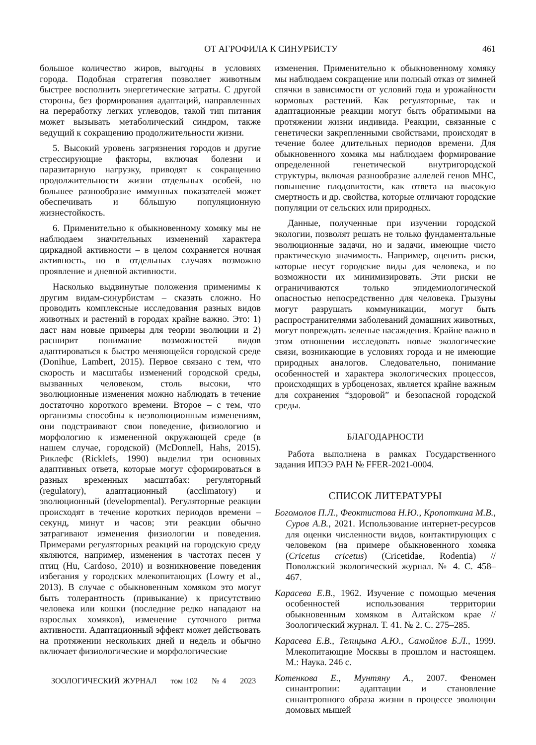ОТ АГРОФИЛА К СИНУРБИСТУ 461
большое количество жиров, выгодны в условиях города. Подобная стратегия позволяет животным быстрее восполнить энергетические затраты. С другой стороны, без формирования адаптаций, направленных на переработку легких углеводов, такой тип питания может вызывать метаболический синдром, также ведущий к сокращению продолжительности жизни.
5. Высокий уровень загрязнения городов и другие стрессирующие факторы, включая болезни и паразитарную нагрузку, приводят к сокращению продолжительности жизни отдельных особей, но большее разнообразие иммунных показателей может обеспечивать и бóльшую популяционную жизнестойкость.
6. Применительно к обыкновенному хомяку мы не наблюдаем значительных изменений характера циркадной активности – в целом сохраняется ночная активность, но в отдельных случаях возможно проявление и дневной активности.
Насколько выдвинутые положения применимы к другим видам-синурбистам – сказать сложно. Но проводить комплексные исследования разных видов животных и растений в городах крайне важно. Это: 1) даст нам новые примеры для теории эволюции и 2) расширит понимание возможностей видов адаптироваться к быстро меняющейся городской среде (Donihue, Lambert, 2015). Первое связано с тем, что скорость и масштабы изменений городской среды, вызванных человеком, столь высоки, что эволюционные изменения можно наблюдать в течение достаточно короткого времени. Второе – с тем, что организмы способны к неэволюционным изменениям, они подстраивают свои поведение, физиологию и морфологию к измененной окружающей среде (в нашем случае, городской) (McDonnell, Hahs, 2015). Риклефс (Ricklefs, 1990) выделил три основных адаптивных ответа, которые могут сформироваться в разных временных масштабах: регуляторный (regulatory), адаптационный (acclimatory) и эволюционный (developmental). Регуляторные реакции происходят в течение коротких периодов времени – секунд, минут и часов; эти реакции обычно затрагивают изменения физиологии и поведения. Примерами регуляторных реакций на городскую среду являются, например, изменения в частотах песен у птиц (Hu, Cardoso, 2010) и возникновение поведения избегания у городских млекопитающих (Lowry et al., 2013). В случае с обыкновенным хомяком это могут быть толерантность (привыкание) к присутствию человека или кошки (последние редко нападают на взрослых хомяков), изменение суточного ритма активности. Адаптационный эффект может действовать на протяжении нескольких дней и недель и обычно включает физиологические и морфологические
изменения. Применительно к обыкновенному хомяку мы наблюдаем сокращение или полный отказ от зимней спячки в зависимости от условий года и урожайности кормовых растений. Как регуляторные, так и адаптационные реакции могут быть обратимыми на протяжении жизни индивида. Реакции, связанные с генетически закрепленными свойствами, происходят в течение более длительных периодов времени. Для обыкновенного хомяка мы наблюдаем формирование определенной генетической внутригородской структуры, включая разнообразие аллелей генов MHC, повышение плодовитости, как ответа на высокую смертность и др. свойства, которые отличают городские популяции от сельских или природных.
Данные, полученные при изучении городской экологии, позволят решать не только фундаментальные эволюционные задачи, но и задачи, имеющие чисто практическую значимость. Например, оценить риски, которые несут городские виды для человека, и по возможности их минимизировать. Эти риски не ограничиваются только эпидемиологической опасностью непосредственно для человека. Грызуны могут разрушать коммуникации, могут быть распространителями заболеваний домашних животных, могут повреждать зеленые насаждения. Крайне важно в этом отношении исследовать новые экологические связи, возникающие в условиях города и не имеющие природных аналогов. Следовательно, понимание особенностей и характера экологических процессов, происходящих в урбоценозах, является крайне важным для сохранения “здоровой” и безопасной городской среды.
БЛАГОДАРНОСТИ
Работа выполнена в рамках Государственного задания ИПЭЭ РАН № FFER-2021-0004.
СПИСОК ЛИТЕРАТУРЫ
Богомолов П.Л., Феоктистова Н.Ю., Кропоткина М.В., Суров А.В., 2021. Использование интернет-ресурсов для оценки численности видов, контактирующих с человеком (на примере обыкновенного хомяка (Cricetus cricetus) (Cricetidae, Rodentia) // Поволжский экологический журнал. № 4. С. 458–467.
Карасева Е.В., 1962. Изучение с помощью мечения особенностей использования территории обыкновенным хомяком в Алтайском крае // Зоологический журнал. Т. 41. № 2. С. 275–285.
Карасева Е.В., Телицына А.Ю., Самойлов Б.Л., 1999. Млекопитающие Москвы в прошлом и настоящем. М.: Наука. 246 с.
Котенкова Е., Мунтяну А., 2007. Феномен синантропии: адаптации и становление синантропного образа жизни в процессе эволюции домовых мышей
ЗООЛОГИЧЕСКИЙ ЖУРНАЛ том 102 № 4 2023